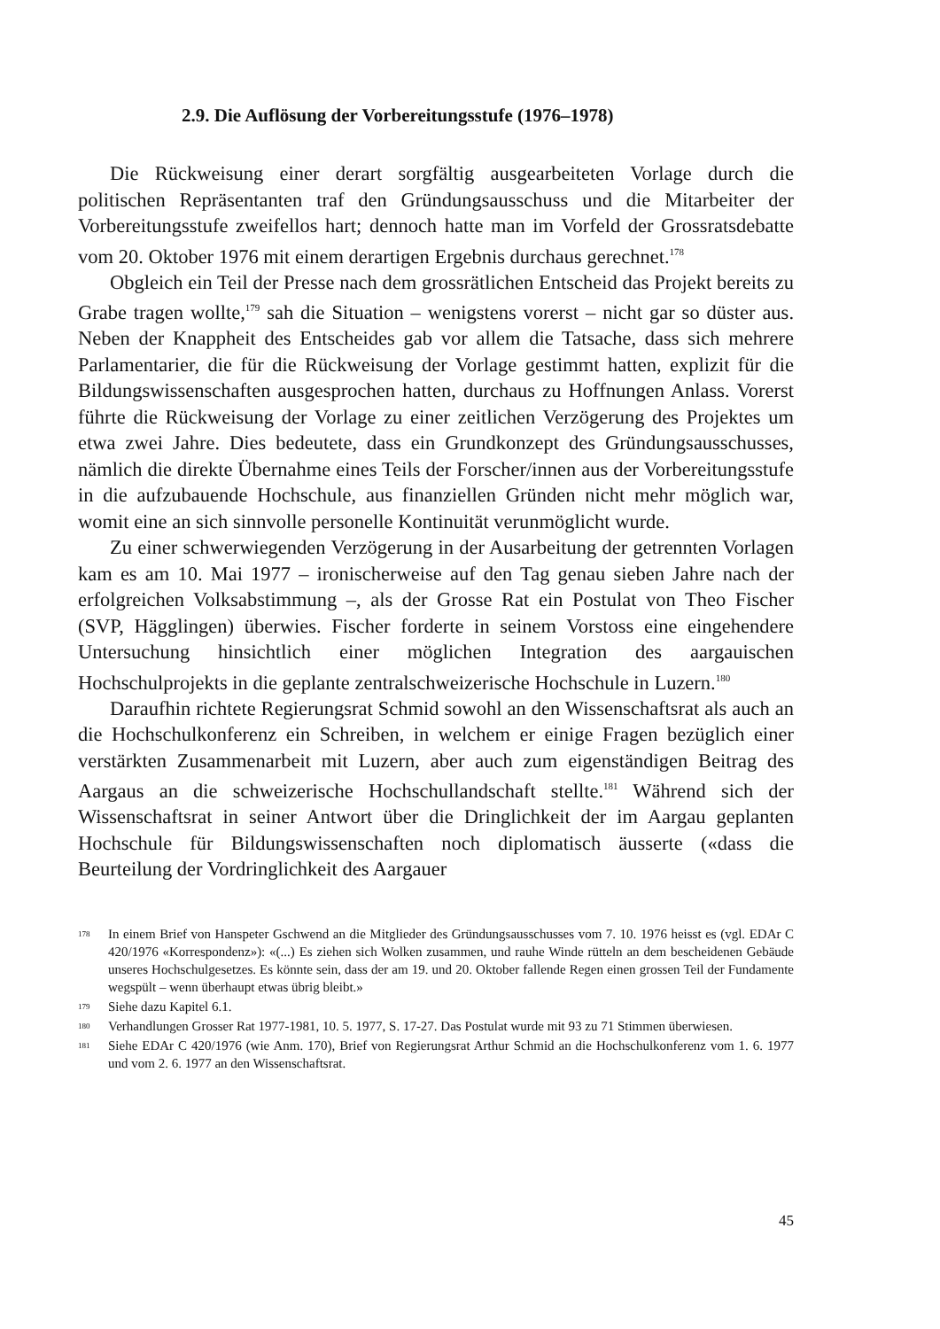2.9. Die Auflösung der Vorbereitungsstufe (1976–1978)
Die Rückweisung einer derart sorgfältig ausgearbeiteten Vorlage durch die politischen Repräsentanten traf den Gründungsausschuss und die Mitarbeiter der Vorbereitungsstufe zweifellos hart; dennoch hatte man im Vorfeld der Grossratsdebatte vom 20. Oktober 1976 mit einem derartigen Ergebnis durchaus gerechnet.<sup>178</sup>
Obgleich ein Teil der Presse nach dem grossrätlichen Entscheid das Projekt bereits zu Grabe tragen wollte,<sup>179</sup> sah die Situation – wenigstens vorerst – nicht gar so düster aus. Neben der Knappheit des Entscheides gab vor allem die Tatsache, dass sich mehrere Parlamentarier, die für die Rückweisung der Vorlage gestimmt hatten, explizit für die Bildungswissenschaften ausgesprochen hatten, durchaus zu Hoffnungen Anlass. Vorerst führte die Rückweisung der Vorlage zu einer zeitlichen Verzögerung des Projektes um etwa zwei Jahre. Dies bedeutete, dass ein Grundkonzept des Gründungsausschusses, nämlich die direkte Übernahme eines Teils der Forscher/innen aus der Vorbereitungsstufe in die aufzubauende Hochschule, aus finanziellen Gründen nicht mehr möglich war, womit eine an sich sinnvolle personelle Kontinuität verunmöglicht wurde.
Zu einer schwerwiegenden Verzögerung in der Ausarbeitung der getrennten Vorlagen kam es am 10. Mai 1977 – ironischerweise auf den Tag genau sieben Jahre nach der erfolgreichen Volksabstimmung –, als der Grosse Rat ein Postulat von Theo Fischer (SVP, Hägglingen) überwies. Fischer forderte in seinem Vorstoss eine eingehendere Untersuchung hinsichtlich einer möglichen Integration des aargauischen Hochschulprojekts in die geplante zentralschweizerische Hochschule in Luzern.<sup>180</sup>
Daraufhin richtete Regierungsrat Schmid sowohl an den Wissenschaftsrat als auch an die Hochschulkonferenz ein Schreiben, in welchem er einige Fragen bezüglich einer verstärkten Zusammenarbeit mit Luzern, aber auch zum eigenständigen Beitrag des Aargaus an die schweizerische Hochschullandschaft stellte.<sup>181</sup> Während sich der Wissenschaftsrat in seiner Antwort über die Dringlichkeit der im Aargau geplanten Hochschule für Bildungswissenschaften noch diplomatisch äusserte («dass die Beurteilung der Vordringlichkeit des Aargauer
178 In einem Brief von Hanspeter Gschwend an die Mitglieder des Gründungsausschusses vom 7. 10. 1976 heisst es (vgl. EDAr C 420/1976 «Korrespondenz»): «(...) Es ziehen sich Wolken zusammen, und rauhe Winde rütteln an dem bescheidenen Gebäude unseres Hochschulgesetzes. Es könnte sein, dass der am 19. und 20. Oktober fallende Regen einen grossen Teil der Fundamente wegspült – wenn überhaupt etwas übrig bleibt.»
179 Siehe dazu Kapitel 6.1.
180 Verhandlungen Grosser Rat 1977-1981, 10. 5. 1977, S. 17-27. Das Postulat wurde mit 93 zu 71 Stimmen überwiesen.
181 Siehe EDAr C 420/1976 (wie Anm. 170), Brief von Regierungsrat Arthur Schmid an die Hochschulkonferenz vom 1. 6. 1977 und vom 2. 6. 1977 an den Wissenschaftsrat.
45